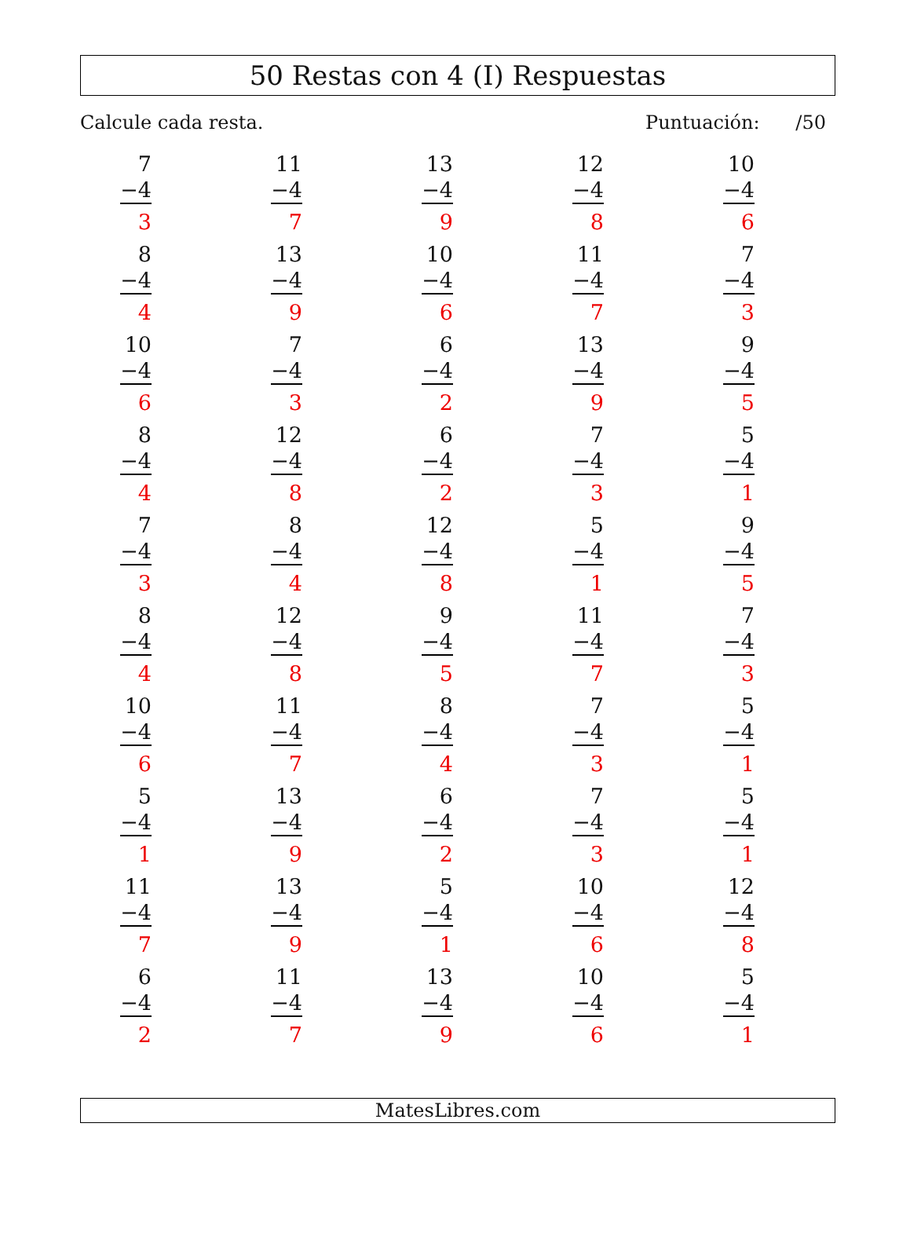50 Restas con 4 (I) Respuestas
Calcule cada resta. Puntuación: /50
| 7 −4 3 | 11 −4 7 | 13 −4 9 | 12 −4 8 | 10 −4 6 |
| 8 −4 4 | 13 −4 9 | 10 −4 6 | 11 −4 7 | 7 −4 3 |
| 10 −4 6 | 7 −4 3 | 6 −4 2 | 13 −4 9 | 9 −4 5 |
| 8 −4 4 | 12 −4 8 | 6 −4 2 | 7 −4 3 | 5 −4 1 |
| 7 −4 3 | 8 −4 4 | 12 −4 8 | 5 −4 1 | 9 −4 5 |
| 8 −4 4 | 12 −4 8 | 9 −4 5 | 11 −4 7 | 7 −4 3 |
| 10 −4 6 | 11 −4 7 | 8 −4 4 | 7 −4 3 | 5 −4 1 |
| 5 −4 1 | 13 −4 9 | 6 −4 2 | 7 −4 3 | 5 −4 1 |
| 11 −4 7 | 13 −4 9 | 5 −4 1 | 10 −4 6 | 12 −4 8 |
| 6 −4 2 | 11 −4 7 | 13 −4 9 | 10 −4 6 | 5 −4 1 |
MatesLibres.com